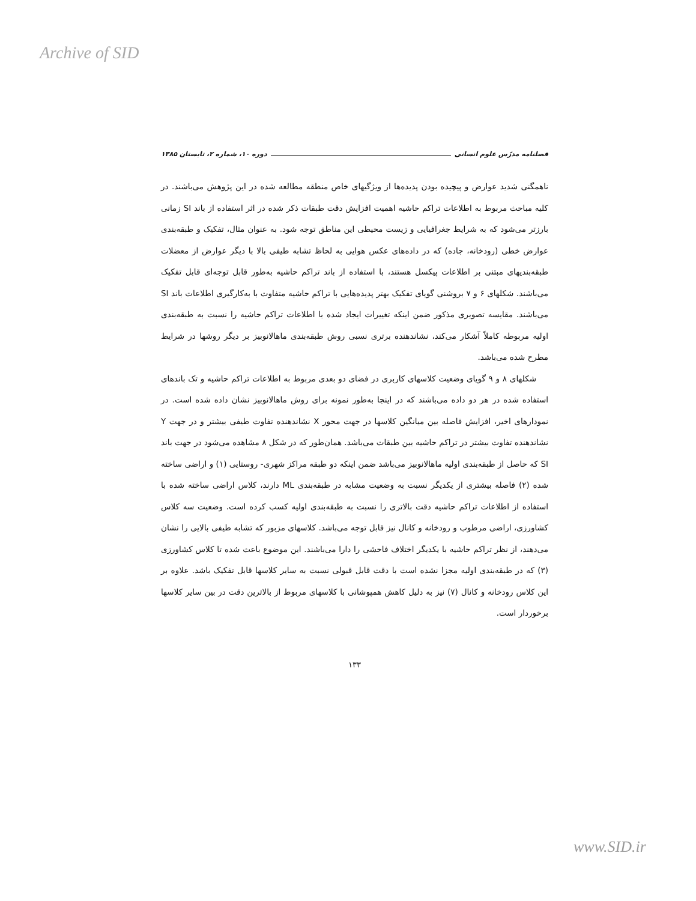Archive of SID
فصلنامه مدرّس علوم انسانی دوره ۱۰، شماره ۲، تابستان ۱۳۸۵
ناهمگنی شدید عوارض و پیچیده بودن پدیده‌ها از ویژگیهای خاص منطقه مطالعه شده در این پژوهش می‌باشند. در کلیه مباحث مربوط به اطلاعات تراکم حاشیه اهمیت افزایش دقت طبقات ذکر شده در اثر استفاده از باند SI زمانی بارزتر می‌شود که به شرایط جغرافیایی و زیست محیطی این مناطق توجه شود. به عنوان مثال، تفکیک و طبقه‌بندی عوارض خطی (رودخانه، جاده) که در داده‌های عکس هوایی به لحاظ تشابه طیفی بالا با دیگر عوارض از معضلات طبقه‌بندیهای مبتنی بر اطلاعات پیکسل هستند، با استفاده از باند تراکم حاشیه به‌طور قابل توجه‌ای قابل تفکیک می‌باشند. شکلهای ۶ و ۷ بروشنی گویای تفکیک بهتر پدیده‌هایی با تراکم حاشیه متفاوت با به‌کارگیری اطلاعات باند SI می‌باشند. مقایسه تصویری مذکور ضمن اینکه تغییرات ایجاد شده با اطلاعات تراکم حاشیه را نسبت به طبقه‌بندی اولیه مربوطه کاملاً آشکار می‌کند، نشاندهنده برتری نسبی روش طبقه‌بندی ماهالانوبیز بر دیگر روشها در شرایط مطرح شده می‌باشد.
شکلهای ۸ و ۹ گویای وضعیت کلاسهای کاربری در فضای دو بعدی مربوط به اطلاعات تراکم حاشیه و تک باندهای استفاده شده در هر دو داده می‌باشند که در اینجا به‌طور نمونه برای روش ماهالانوبیز نشان داده شده است. در نمودارهای اخیر، افزایش فاصله بین میانگین کلاسها در جهت محور X نشاندهنده تفاوت طیفی بیشتر و در جهت Y نشاندهنده تفاوت بیشتر در تراکم حاشیه بین طبقات می‌باشد. همان‌طور که در شکل ۸ مشاهده می‌شود در جهت باند SI که حاصل از طبقه‌بندی اولیه ماهالانوبیز می‌باشد ضمن اینکه دو طبقه مراکز شهری- روستایی (۱) و اراضی ساخته شده (۲) فاصله بیشتری از یکدیگر نسبت به وضعیت مشابه در طبقه‌بندی ML دارند، کلاس اراضی ساخته شده با استفاده از اطلاعات تراکم حاشیه دقت بالاتری را نسبت به طبقه‌بندی اولیه کسب کرده است. وضعیت سه کلاس کشاورزی، اراضی مرطوب و رودخانه و کانال نیز قابل توجه می‌باشد. کلاسهای مزبور که تشابه طیفی بالایی را نشان می‌دهند، از نظر تراکم حاشیه با یکدیگر اختلاف فاحشی را دارا می‌باشند. این موضوع باعث شده تا کلاس کشاورزی (۳) که در طبقه‌بندی اولیه مجزا نشده است با دقت قابل قبولی نسبت به سایر کلاسها قابل تفکیک باشد. علاوه بر این کلاس رودخانه و کانال (۷) نیز به دلیل کاهش همپوشانی با کلاسهای مربوط از بالاترین دقت در بین سایر کلاسها برخوردار است.
۱۳۳
www.SID.ir